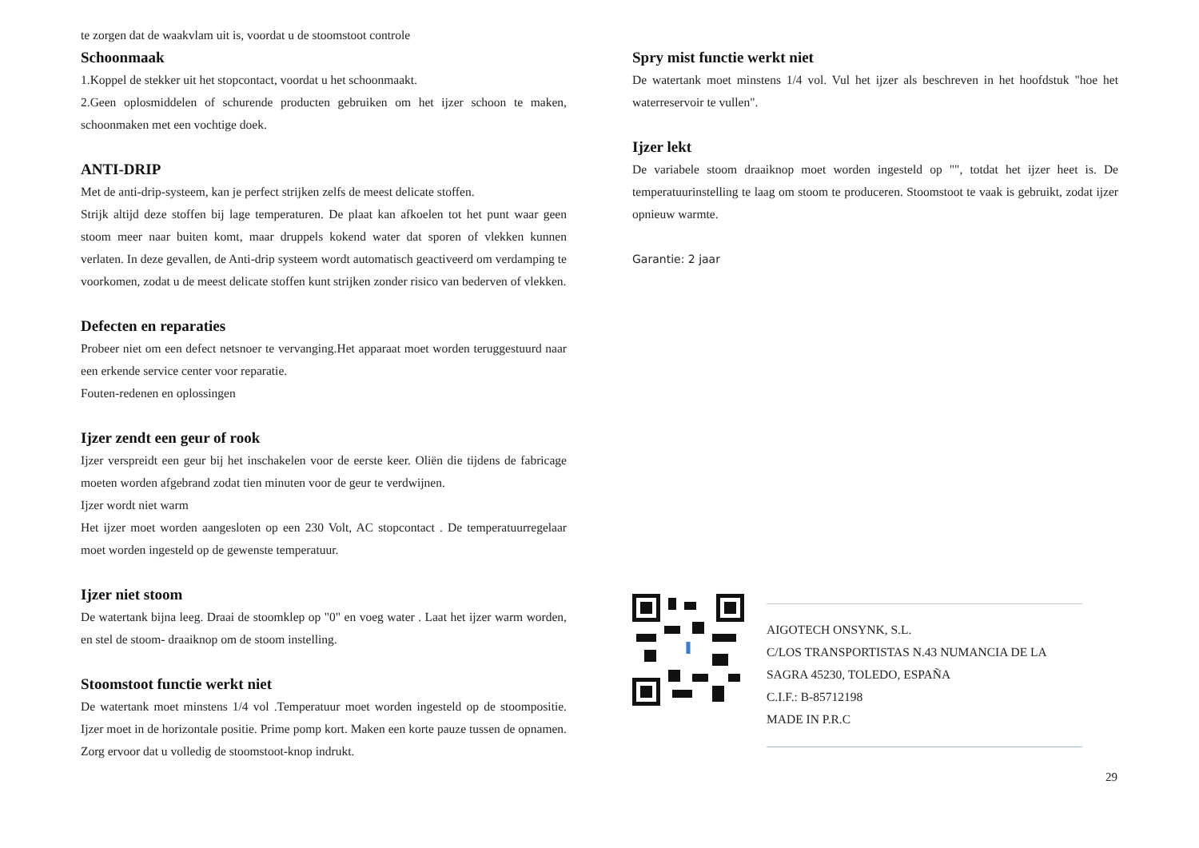te zorgen dat de waakvlam uit is, voordat u de stoomstoot controle
Schoonmaak
1.Koppel de stekker uit het stopcontact, voordat u het schoonmaakt.
2.Geen oplosmiddelen of schurende producten gebruiken om het ijzer schoon te maken, schoonmaken met een vochtige doek.
ANTI-DRIP
Met de anti-drip-systeem, kan je perfect strijken zelfs de meest delicate stoffen.
Strijk altijd deze stoffen bij lage temperaturen. De plaat kan afkoelen tot het punt waar geen stoom meer naar buiten komt, maar druppels kokend water dat sporen of vlekken kunnen verlaten. In deze gevallen, de Anti-drip systeem wordt automatisch geactiveerd om verdamping te voorkomen, zodat u de meest delicate stoffen kunt strijken zonder risico van bederven of vlekken.
Defecten en reparaties
Probeer niet om een defect netsnoer te vervanging.Het apparaat moet worden teruggestuurd naar een erkende service center voor reparatie.
Fouten-redenen en oplossingen
Ijzer zendt een geur of rook
Ijzer verspreidt een geur bij het inschakelen voor de eerste keer. Oliën die tijdens de fabricage moeten worden afgebrand zodat tien minuten voor de geur te verdwijnen.
Ijzer wordt niet warm
Het ijzer moet worden aangesloten op een 230 Volt, AC stopcontact . De temperatuurregelaar moet worden ingesteld op de gewenste temperatuur.
Ijzer niet stoom
De watertank bijna leeg. Draai de stoomklep op "0" en voeg water . Laat het ijzer warm worden, en stel de stoom- draaiknop om de stoom instelling.
Stoomstoot functie werkt niet
De watertank moet minstens 1/4 vol .Temperatuur moet worden ingesteld op de stoompositie. Ijzer moet in de horizontale positie. Prime pomp kort. Maken een korte pauze tussen de opnamen. Zorg ervoor dat u volledig de stoomstoot-knop indrukt.
Spry mist functie werkt niet
De watertank moet minstens 1/4 vol. Vul het ijzer als beschreven in het hoofdstuk "hoe het waterreservoir te vullen".
Ijzer lekt
De variabele stoom draaiknop moet worden ingesteld op "", totdat het ijzer heet is. De temperatuurinstelling te laag om stoom te produceren. Stoomstoot te vaak is gebruikt, zodat ijzer opnieuw warmte.
Garantie: 2 jaar
AIGOTECH ONSYNK, S.L.
C/LOS TRANSPORTISTAS N.43 NUMANCIA DE LA SAGRA 45230, TOLEDO, ESPAÑA
C.I.F.: B-85712198
MADE IN P.R.C
29